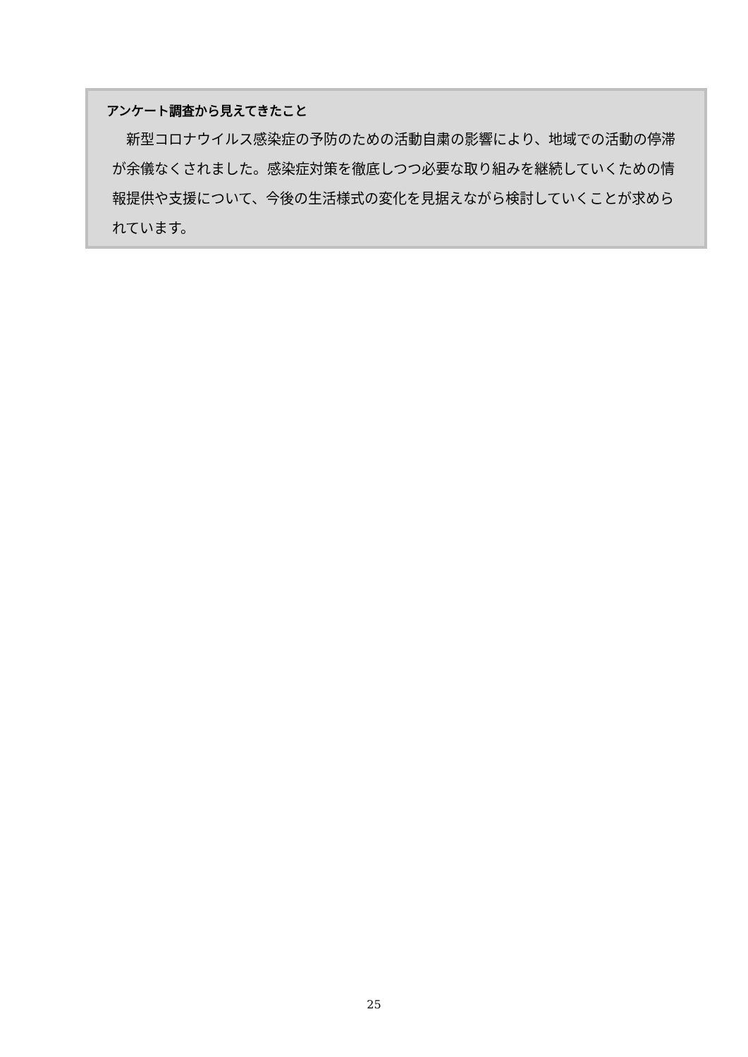アンケート調査から見えてきたこと
　新型コロナウイルス感染症の予防のための活動自粛の影響により、地域での活動の停滞が余儀なくされました。感染症対策を徹底しつつ必要な取り組みを継続していくための情報提供や支援について、今後の生活様式の変化を見据えながら検討していくことが求められています。
25